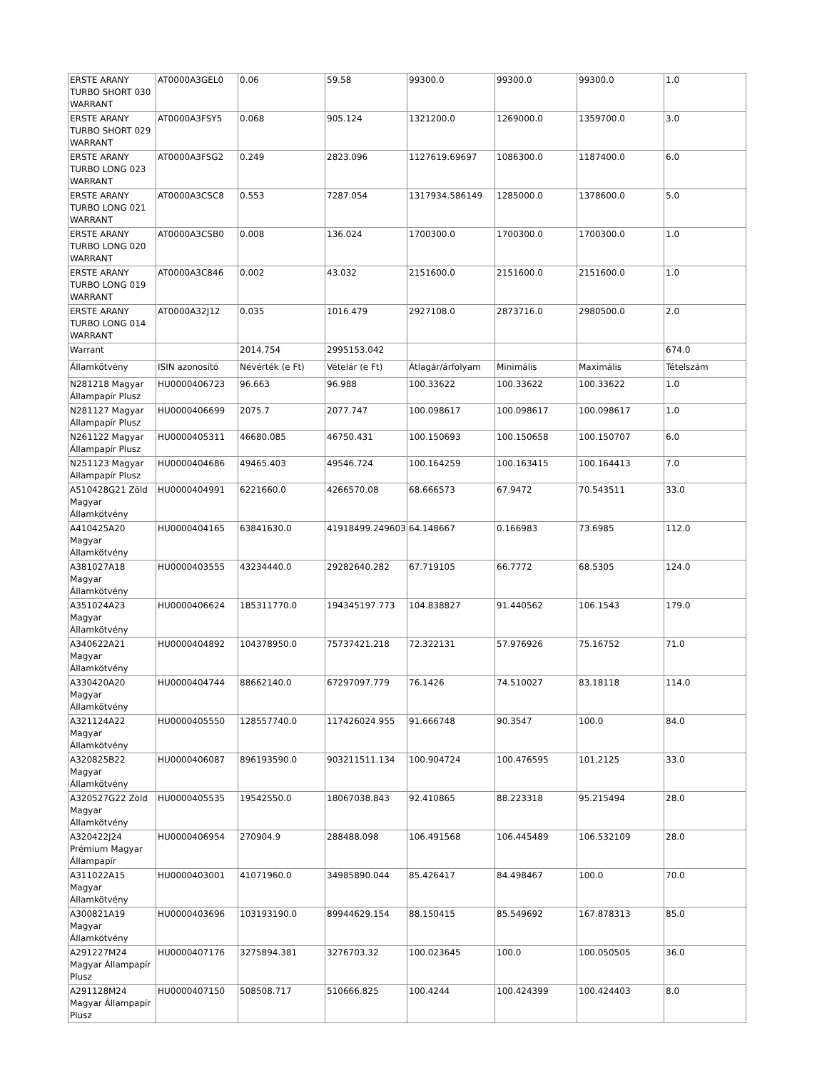| ERSTE ARANY TURBO SHORT 030 WARRANT | AT0000A3GEL0 | 0.06 | 59.58 | 99300.0 | 99300.0 | 99300.0 | 1.0 |
| ERSTE ARANY TURBO SHORT 029 WARRANT | AT0000A3FSY5 | 0.068 | 905.124 | 1321200.0 | 1269000.0 | 1359700.0 | 3.0 |
| ERSTE ARANY TURBO LONG 023 WARRANT | AT0000A3FSG2 | 0.249 | 2823.096 | 1127619.69697 | 1086300.0 | 1187400.0 | 6.0 |
| ERSTE ARANY TURBO LONG 021 WARRANT | AT0000A3CSC8 | 0.553 | 7287.054 | 1317934.586149 | 1285000.0 | 1378600.0 | 5.0 |
| ERSTE ARANY TURBO LONG 020 WARRANT | AT0000A3CSB0 | 0.008 | 136.024 | 1700300.0 | 1700300.0 | 1700300.0 | 1.0 |
| ERSTE ARANY TURBO LONG 019 WARRANT | AT0000A3C846 | 0.002 | 43.032 | 2151600.0 | 2151600.0 | 2151600.0 | 1.0 |
| ERSTE ARANY TURBO LONG 014 WARRANT | AT0000A32J12 | 0.035 | 1016.479 | 2927108.0 | 2873716.0 | 2980500.0 | 2.0 |
| Warrant | | 2014.754 | 2995153.042 | | | | 674.0 |
| Államkötvény | ISIN azonosító | Névérték (e Ft) | Vételár (e Ft) | Átlagár/árfolyam | Minimális | Maximális | Tételszám |
| N281218 Magyar Állampapír Plusz | HU0000406723 | 96.663 | 96.988 | 100.33622 | 100.33622 | 100.33622 | 1.0 |
| N281127 Magyar Állampapír Plusz | HU0000406699 | 2075.7 | 2077.747 | 100.098617 | 100.098617 | 100.098617 | 1.0 |
| N261122 Magyar Állampapír Plusz | HU0000405311 | 46680.085 | 46750.431 | 100.150693 | 100.150658 | 100.150707 | 6.0 |
| N251123 Magyar Állampapír Plusz | HU0000404686 | 49465.403 | 49546.724 | 100.164259 | 100.163415 | 100.164413 | 7.0 |
| A510428G21 Zöld Magyar Államkötvény | HU0000404991 | 6221660.0 | 4266570.08 | 68.666573 | 67.9472 | 70.543511 | 33.0 |
| A410425A20 Magyar Államkötvény | HU0000404165 | 63841630.0 | 41918499.249603 | 64.148667 | 0.166983 | 73.6985 | 112.0 |
| A381027A18 Magyar Államkötvény | HU0000403555 | 43234440.0 | 29282640.282 | 67.719105 | 66.7772 | 68.5305 | 124.0 |
| A351024A23 Magyar Államkötvény | HU0000406624 | 185311770.0 | 194345197.773 | 104.838827 | 91.440562 | 106.1543 | 179.0 |
| A340622A21 Magyar Államkötvény | HU0000404892 | 104378950.0 | 75737421.218 | 72.322131 | 57.976926 | 75.16752 | 71.0 |
| A330420A20 Magyar Államkötvény | HU0000404744 | 88662140.0 | 67297097.779 | 76.1426 | 74.510027 | 83.18118 | 114.0 |
| A321124A22 Magyar Államkötvény | HU0000405550 | 128557740.0 | 117426024.955 | 91.666748 | 90.3547 | 100.0 | 84.0 |
| A320825B22 Magyar Államkötvény | HU0000406087 | 896193590.0 | 903211511.134 | 100.904724 | 100.476595 | 101.2125 | 33.0 |
| A320527G22 Zöld Magyar Államkötvény | HU0000405535 | 19542550.0 | 18067038.843 | 92.410865 | 88.223318 | 95.215494 | 28.0 |
| A320422J24 Prémium Magyar Állampapír | HU0000406954 | 270904.9 | 288488.098 | 106.491568 | 106.445489 | 106.532109 | 28.0 |
| A311022A15 Magyar Államkötvény | HU0000403001 | 41071960.0 | 34985890.044 | 85.426417 | 84.498467 | 100.0 | 70.0 |
| A300821A19 Magyar Államkötvény | HU0000403696 | 103193190.0 | 89944629.154 | 88.150415 | 85.549692 | 167.878313 | 85.0 |
| A291227M24 Magyar Állampapír Plusz | HU0000407176 | 3275894.381 | 3276703.32 | 100.023645 | 100.0 | 100.050505 | 36.0 |
| A291128M24 Magyar Állampapír Plusz | HU0000407150 | 508508.717 | 510666.825 | 100.4244 | 100.424399 | 100.424403 | 8.0 |